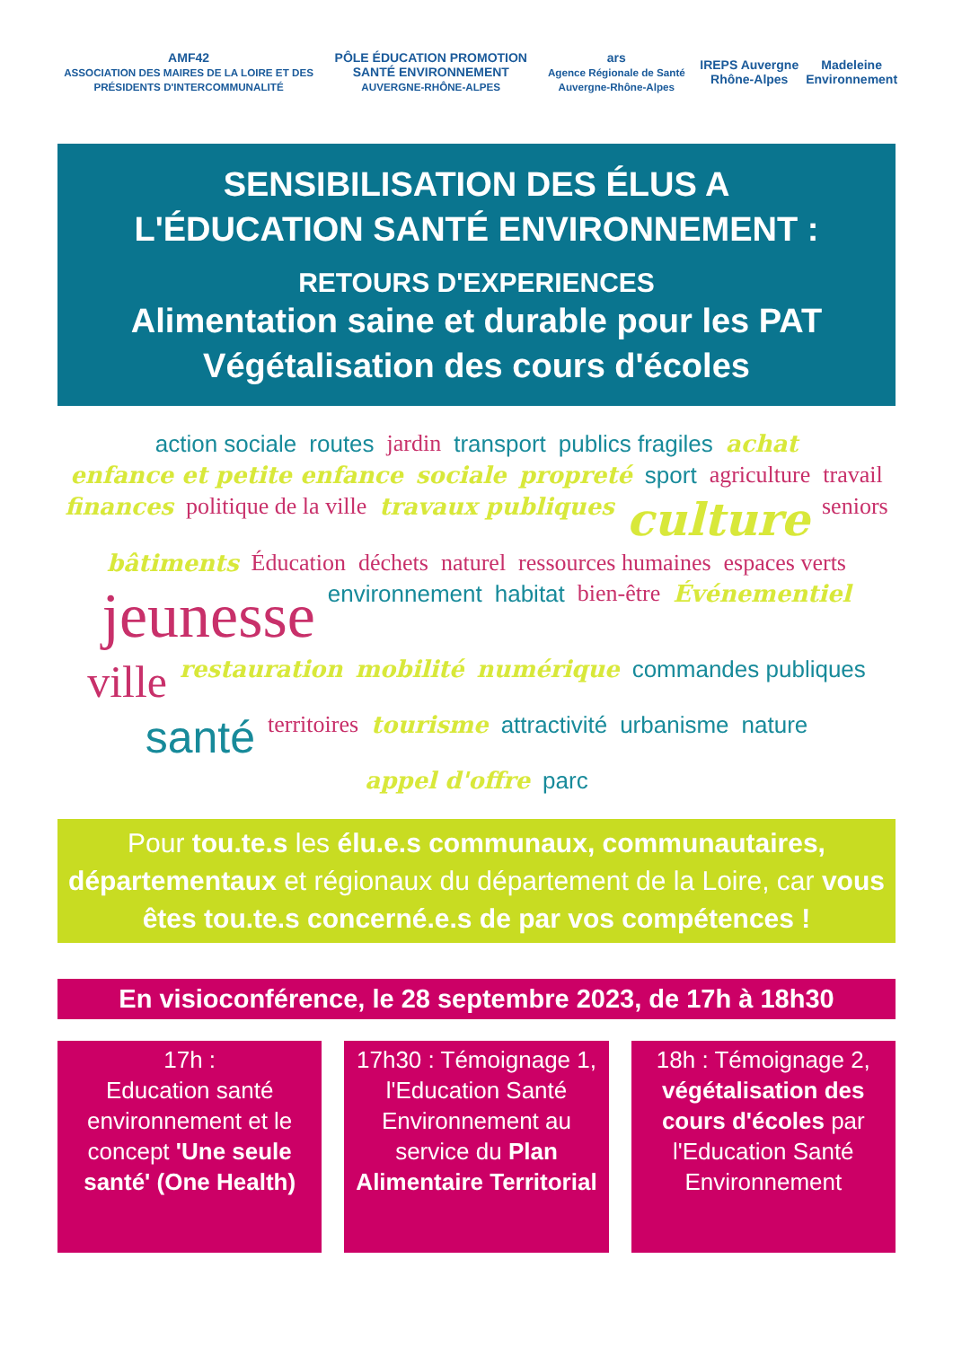AMF42
ASSOCIATION DES MAIRES DE LA LOIRE ET DES PRÉSIDENTS D'INTERCOMMUNALITÉ
PÔLE ÉDUCATION PROMOTION SANTÉ ENVIRONNEMENT
AUVERGNE-RHÔNE-ALPES
ars
Agence Régionale de Santé Auvergne-Rhône-Alpes
IREPS Auvergne Rhône-Alpes Madeleine Environnement
SENSIBILISATION DES ÉLUS A
L'ÉDUCATION SANTÉ ENVIRONNEMENT :
RETOURS D'EXPERIENCES
Alimentation saine et durable pour les PAT
Végétalisation des cours d'écoles
action sociale routes jardin transport publics fragiles achat enfance et petite enfance sociale propreté sport agriculture travail finances politique de la ville travaux publiques culture seniors bâtiments Éducation déchets naturel ressources humaines espaces verts jeunesse environnement habitat bien-être Événementiel ville restauration mobilité numérique commandes publiques santé territoires tourisme attractivité urbanisme nature appel d'offre parc
Pour tou.te.s les élu.e.s communaux, communautaires, départementaux et régionaux du département de la Loire, car vous êtes tou.te.s concerné.e.s de par vos compétences !
En visioconférence, le 28 septembre 2023, de 17h à 18h30
17h :
Education santé environnement et le concept 'Une seule santé' (One Health)
17h30 : Témoignage 1, l'Education Santé Environnement au service du Plan Alimentaire Territorial
18h : Témoignage 2, végétalisation des cours d'écoles par l'Education Santé Environnement